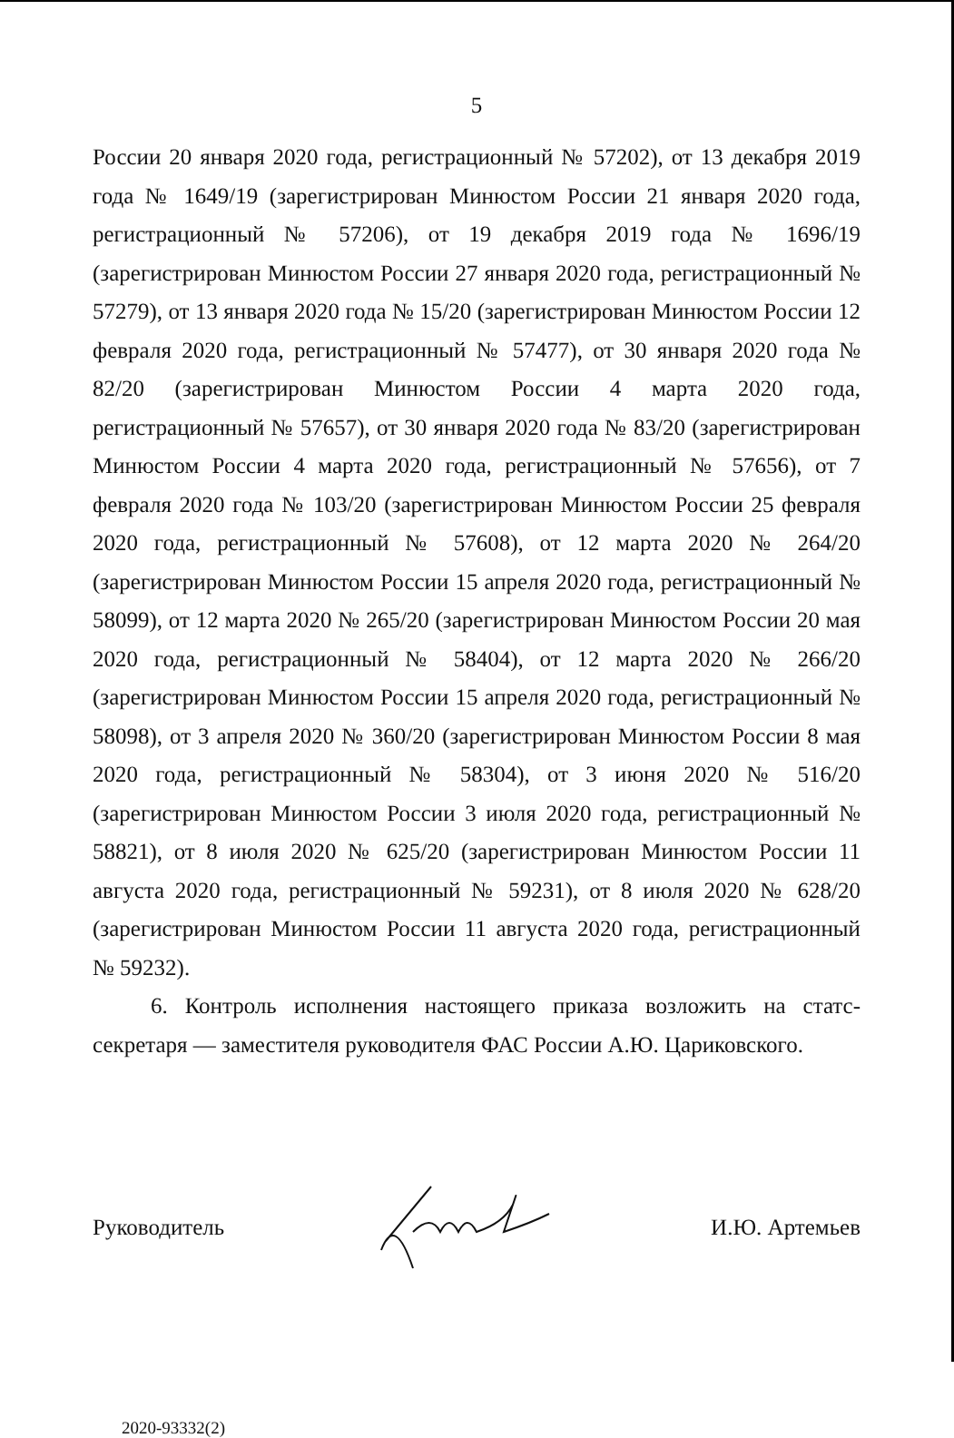5
России 20 января 2020 года, регистрационный № 57202), от 13 декабря 2019 года № 1649/19 (зарегистрирован Минюстом России 21 января 2020 года, регистрационный № 57206), от 19 декабря 2019 года № 1696/19 (зарегистрирован Минюстом России 27 января 2020 года, регистрационный № 57279), от 13 января 2020 года № 15/20 (зарегистрирован Минюстом России 12 февраля 2020 года, регистрационный № 57477), от 30 января 2020 года № 82/20 (зарегистрирован Минюстом России 4 марта 2020 года, регистрационный № 57657), от 30 января 2020 года № 83/20 (зарегистрирован Минюстом России 4 марта 2020 года, регистрационный № 57656), от 7 февраля 2020 года № 103/20 (зарегистрирован Минюстом России 25 февраля 2020 года, регистрационный № 57608), от 12 марта 2020 № 264/20 (зарегистрирован Минюстом России 15 апреля 2020 года, регистрационный № 58099), от 12 марта 2020 № 265/20 (зарегистрирован Минюстом России 20 мая 2020 года, регистрационный № 58404), от 12 марта 2020 № 266/20 (зарегистрирован Минюстом России 15 апреля 2020 года, регистрационный № 58098), от 3 апреля 2020 № 360/20 (зарегистрирован Минюстом России 8 мая 2020 года, регистрационный № 58304), от 3 июня 2020 № 516/20 (зарегистрирован Минюстом России 3 июля 2020 года, регистрационный № 58821), от 8 июля 2020 № 625/20 (зарегистрирован Минюстом России 11 августа 2020 года, регистрационный № 59231), от 8 июля 2020 № 628/20 (зарегистрирован Минюстом России 11 августа 2020 года, регистрационный № 59232).
6. Контроль исполнения настоящего приказа возложить на статс-секретаря — заместителя руководителя ФАС России А.Ю. Цариковского.
Руководитель И.Ю. Артемьев
2020-93332(2)